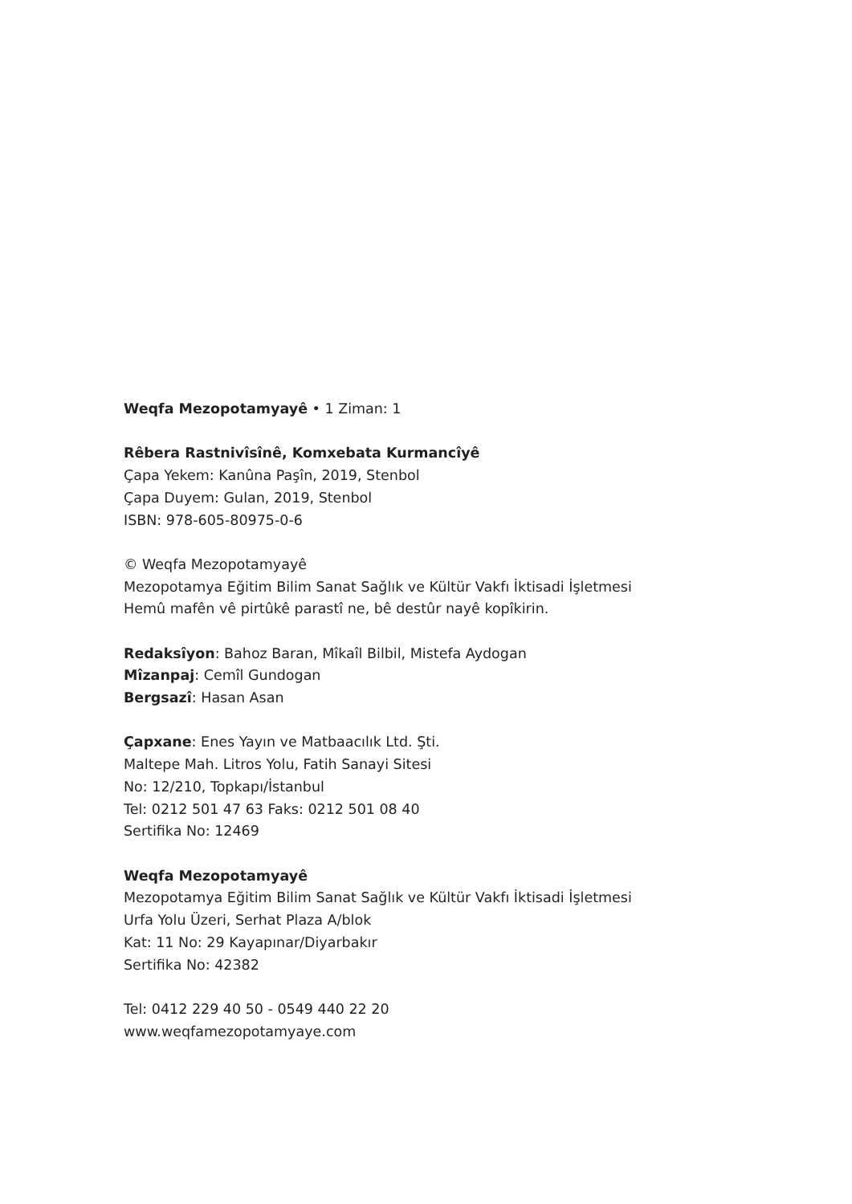Weqfa Mezopotamyayê • 1 Ziman: 1
Rêbera Rastnivîsînê, Komxebata Kurmancîyê
Çapa Yekem: Kanûna Paşîn, 2019, Stenbol
Çapa Duyem: Gulan, 2019, Stenbol
ISBN: 978-605-80975-0-6
© Weqfa Mezopotamyayê
Mezopotamya Eğitim Bilim Sanat Sağlık ve Kültür Vakfı İktisadi İşletmesi
Hemû mafên vê pirtûkê parastî ne, bê destûr nayê kopîkirin.
Redaksîyon: Bahoz Baran, Mîkaîl Bilbil, Mistefa Aydogan
Mîzanpaj: Cemîl Gundogan
Bergsazî: Hasan Asan
Çapxane: Enes Yayın ve Matbaacılık Ltd. Şti.
Maltepe Mah. Litros Yolu, Fatih Sanayi Sitesi
No: 12/210, Topkapı/İstanbul
Tel: 0212 501 47 63 Faks: 0212 501 08 40
Sertifika No: 12469
Weqfa Mezopotamyayê
Mezopotamya Eğitim Bilim Sanat Sağlık ve Kültür Vakfı İktisadi İşletmesi
Urfa Yolu Üzeri, Serhat Plaza A/blok
Kat: 11 No: 29 Kayapınar/Diyarbakır
Sertifika No: 42382
Tel: 0412 229 40 50 - 0549 440 22 20
www.weqfamezopotamyaye.com